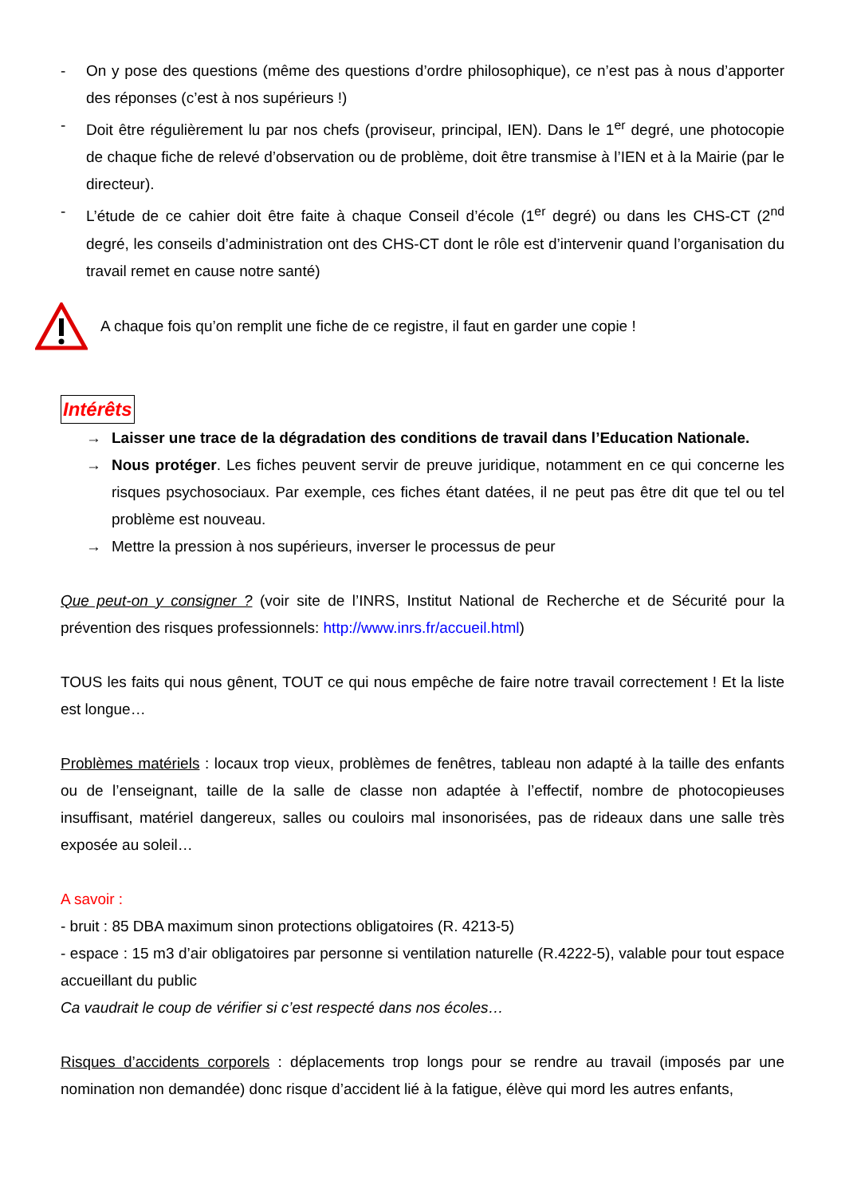- On y pose des questions (même des questions d’ordre philosophique), ce n’est pas à nous d’apporter des réponses (c’est à nos supérieurs !)
- Doit être régulièrement lu par nos chefs (proviseur, principal, IEN). Dans le 1<sup>er</sup> degré, une photocopie de chaque fiche de relevé d’observation ou de problème, doit être transmise à l’IEN et à la Mairie (par le directeur).
- L’étude de ce cahier doit être faite à chaque Conseil d’école (1<sup>er</sup> degré) ou dans les CHS-CT (2<sup>nd</sup> degré, les conseils d’administration ont des CHS-CT dont le rôle est d’intervenir quand l’organisation du travail remet en cause notre santé)
A chaque fois qu’on remplit une fiche de ce registre, il faut en garder une copie !
Intérêts
→ Laisser une trace de la dégradation des conditions de travail dans l’Education Nationale.
→ Nous protéger. Les fiches peuvent servir de preuve juridique, notamment en ce qui concerne les risques psychosociaux. Par exemple, ces fiches étant datées, il ne peut pas être dit que tel ou tel problème est nouveau.
→ Mettre la pression à nos supérieurs, inverser le processus de peur
Que peut-on y consigner ? (voir site de l’INRS, Institut National de Recherche et de Sécurité pour la prévention des risques professionnels: http://www.inrs.fr/accueil.html)
TOUS les faits qui nous gênent, TOUT ce qui nous empêche de faire notre travail correctement ! Et la liste est longue…
Problèmes matériels : locaux trop vieux, problèmes de fenêtres, tableau non adapté à la taille des enfants ou de l’enseignant, taille de la salle de classe non adaptée à l’effectif, nombre de photocopieuses insuffisant, matériel dangereux, salles ou couloirs mal insonorisées, pas de rideaux dans une salle très exposée au soleil…
A savoir :
- bruit : 85 DBA maximum sinon protections obligatoires (R. 4213-5)
- espace : 15 m3 d’air obligatoires par personne si ventilation naturelle (R.4222-5), valable pour tout espace accueillant du public
Ca vaudrait le coup de vérifier si c’est respecté dans nos écoles…
Risques d’accidents corporels : déplacements trop longs pour se rendre au travail (imposés par une nomination non demandée) donc risque d’accident lié à la fatigue, élève qui mord les autres enfants,